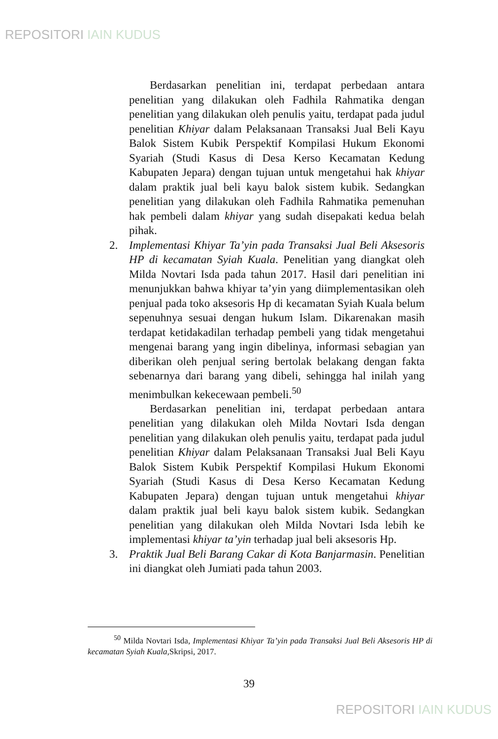REPOSITORI IAIN KUDUS
Berdasarkan penelitian ini, terdapat perbedaan antara penelitian yang dilakukan oleh Fadhila Rahmatika dengan penelitian yang dilakukan oleh penulis yaitu, terdapat pada judul penelitian Khiyar dalam Pelaksanaan Transaksi Jual Beli Kayu Balok Sistem Kubik Perspektif Kompilasi Hukum Ekonomi Syariah (Studi Kasus di Desa Kerso Kecamatan Kedung Kabupaten Jepara) dengan tujuan untuk mengetahui hak khiyar dalam praktik jual beli kayu balok sistem kubik. Sedangkan penelitian yang dilakukan oleh Fadhila Rahmatika pemenuhan hak pembeli dalam khiyar yang sudah disepakati kedua belah pihak.
2. Implementasi Khiyar Ta’yin pada Transaksi Jual Beli Aksesoris HP di kecamatan Syiah Kuala. Penelitian yang diangkat oleh Milda Novtari Isda pada tahun 2017. Hasil dari penelitian ini menunjukkan bahwa khiyar ta’yin yang diimplementasikan oleh penjual pada toko aksesoris Hp di kecamatan Syiah Kuala belum sepenuhnya sesuai dengan hukum Islam. Dikarenakan masih terdapat ketidakadilan terhadap pembeli yang tidak mengetahui mengenai barang yang ingin dibelinya, informasi sebagian yan diberikan oleh penjual sering bertolak belakang dengan fakta sebenarnya dari barang yang dibeli, sehingga hal inilah yang menimbulkan kekecewaan pembeli.<sup>50</sup>
Berdasarkan penelitian ini, terdapat perbedaan antara penelitian yang dilakukan oleh Milda Novtari Isda dengan penelitian yang dilakukan oleh penulis yaitu, terdapat pada judul penelitian Khiyar dalam Pelaksanaan Transaksi Jual Beli Kayu Balok Sistem Kubik Perspektif Kompilasi Hukum Ekonomi Syariah (Studi Kasus di Desa Kerso Kecamatan Kedung Kabupaten Jepara) dengan tujuan untuk mengetahui khiyar dalam praktik jual beli kayu balok sistem kubik. Sedangkan penelitian yang dilakukan oleh Milda Novtari Isda lebih ke implementasi khiyar ta’yin terhadap jual beli aksesoris Hp.
3. Praktik Jual Beli Barang Cakar di Kota Banjarmasin. Penelitian ini diangkat oleh Jumiati pada tahun 2003.
<sup>50</sup> Milda Novtari Isda, Implementasi Khiyar Ta’yin pada Transaksi Jual Beli Aksesoris HP di kecamatan Syiah Kuala, Skripsi, 2017.
39
REPOSITORI IAIN KUDUS